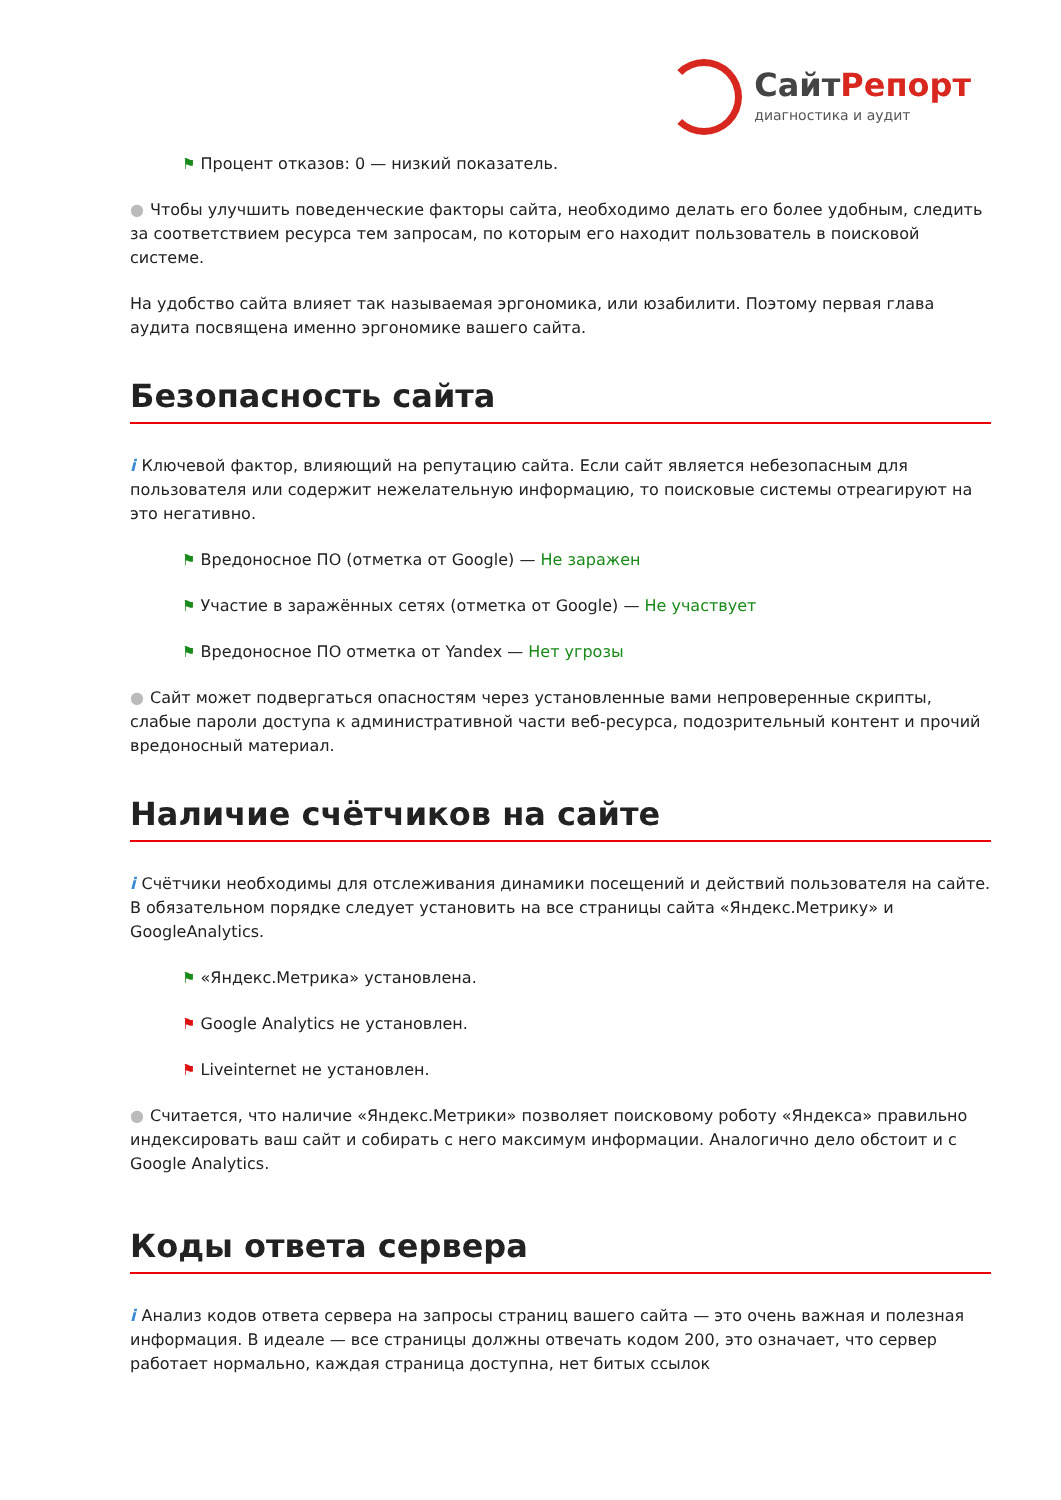Сайт Репорт
диагностика и аудит
⚑ Процент отказов: 0 — низкий показатель.
● Чтобы улучшить поведенческие факторы сайта, необходимо делать его более удобным, следить за соответствием ресурса тем запросам, по которым его находит пользователь в поисковой системе.
На удобство сайта влияет так называемая эргономика, или юзабилити. Поэтому первая глава аудита посвящена именно эргономике вашего сайта.
Безопасность сайта
i Ключевой фактор, влияющий на репутацию сайта. Если сайт является небезопасным для пользователя или содержит нежелательную информацию, то поисковые системы отреагируют на это негативно.
⚑ Вредоносное ПО (отметка от Google) — Не заражен
⚑ Участие в заражённых сетях (отметка от Google) — Не участвует
⚑ Вредоносное ПО отметка от Yandex — Нет угрозы
● Сайт может подвергаться опасностям через установленные вами непроверенные скрипты, слабые пароли доступа к административной части веб-ресурса, подозрительный контент и прочий вредоносный материал.
Наличие счётчиков на сайте
i Счётчики необходимы для отслеживания динамики посещений и действий пользователя на сайте. В обязательном порядке следует установить на все страницы сайта «Яндекс.Метрику» и GoogleAnalytics.
⚑ «Яндекс.Метрика» установлена.
⚑ Google Analytics не установлен.
⚑ Liveinternet не установлен.
● Считается, что наличие «Яндекс.Метрики» позволяет поисковому роботу «Яндекса» правильно индексировать ваш сайт и собирать с него максимум информации. Аналогично дело обстоит и с Google Analytics.
Коды ответа сервера
i Анализ кодов ответа сервера на запросы страниц вашего сайта — это очень важная и полезная информация. В идеале — все страницы должны отвечать кодом 200, это означает, что сервер работает нормально, каждая страница доступна, нет битых ссылок